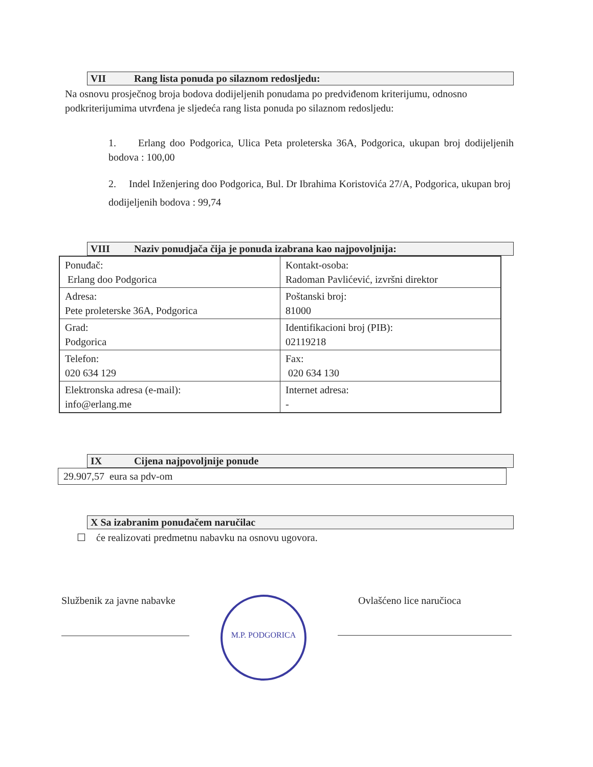VII Rang lista ponuda po silaznom redosljedu:
Na osnovu prosječnog broja bodova dodijeljenih ponudama po predviđenom kriterijumu, odnosno podkriterijumima utvrđena je sljedeća rang lista ponuda po silaznom redosljedu:
1. Erlang doo Podgorica, Ulica Peta proleterska 36A, Podgorica, ukupan broj dodijeljenih bodova : 100,00
2. Indel Inženjering doo Podgorica, Bul. Dr Ibrahima Koristovića 27/A, Podgorica, ukupan broj dodijeljenih bodova : 99,74
VIII Naziv ponudjača čija je ponuda izabrana kao najpovoljnija:
| Ponuđač: Erlang doo Podgorica | Kontakt-osoba: Radoman Pavlićević, izvršni direktor |
| Adresa: Pete proleterske 36A, Podgorica | Poštanski broj: 81000 |
| Grad: Podgorica | Identifikacioni broj (PIB): 02119218 |
| Telefon: 020 634 129 | Fax: 020 634 130 |
| Elektronska adresa (e-mail): info@erlang.me | Internet adresa: - |
IX Cijena najpovoljnije ponude
29.907,57 eura sa pdv-om
X Sa izabranim ponuđačem naručilac
☐ će realizovati predmetnu nabavku na osnovu ugovora.
Službenik za javne nabavke
M.P. PODGORICA
Ovlašćeno lice naručioca